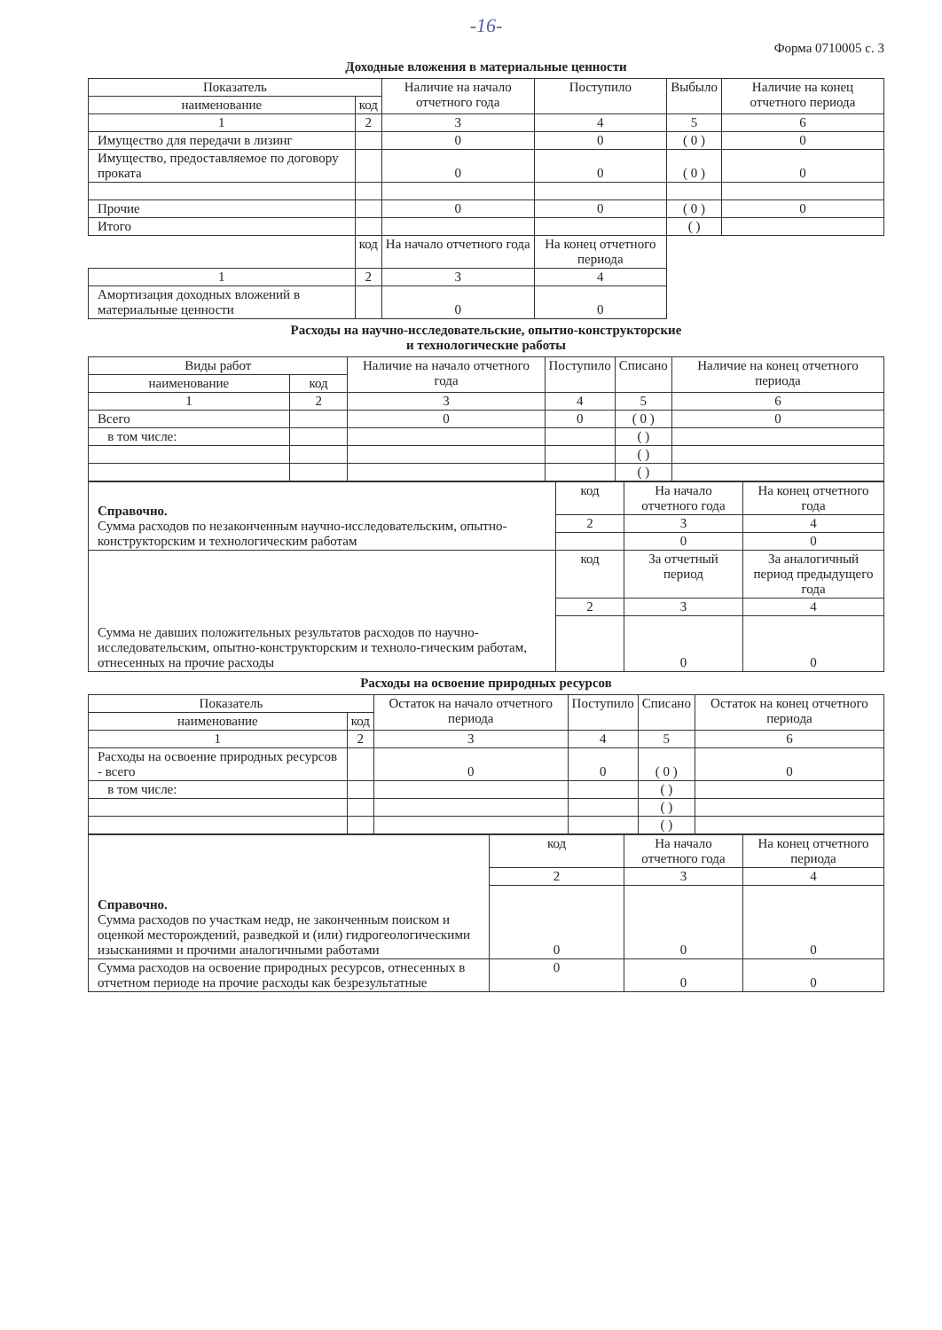-16-
Форма 0710005 с. 3
Доходные вложения в материальные ценности
| Показатель | | Наличие на начало отчетного года | Поступило | Выбыло | Наличие на конец отчетного периода |
| --- | --- | --- | --- | --- | --- |
| наименование | код | | | | |
| 1 | 2 | 3 | 4 | 5 | 6 |
| Имущество для передачи в лизинг | | 0 | 0 | ( 0 ) | 0 |
| Имущество, предоставляемое по договору проката | | 0 | 0 | ( 0 ) | 0 |
| Прочие | | 0 | 0 | ( 0 ) | 0 |
| Итого | | | | ( ) | |
| | код | На начало отчетного года | На конец отчетного периода | | |
| 1 | 2 | 3 | 4 | | |
| Амортизация доходных вложений в материальные ценности | | 0 | 0 | | |
Расходы на научно-исследовательские, опытно-конструкторские
и технологические работы
| Виды работ | | Наличие на начало отчетного года | Поступило | Списано | Наличие на конец отчетного периода |
| --- | --- | --- | --- | --- | --- |
| наименование | код | | | | |
| 1 | 2 | 3 | 4 | 5 | 6 |
| Всего | | 0 | 0 | ( 0 ) | 0 |
| в том числе: | | | | ( ) | |
| | | | | ( ) | |
| | | | | ( ) | |
| Справочно. Сумма расходов по незаконченным научно-исследовательским, опытно-конструкторским и технологическим работам | код | На начало отчетного года | На конец отчетного года |
| | 2 | 3 | 4 |
| | | 0 | 0 |
| Сумма не давших положительных результатов расходов по научно-исследовательским, опытно-конструкторским и техноло-гическим работам, отнесенных на прочие расходы | код | За отчетный период | За аналогичный период предыдущего года |
| | 2 | 3 | 4 |
| | | 0 | 0 |
Расходы на освоение природных ресурсов
| Показатель | | Остаток на начало отчетного периода | Поступило | Списано | Остаток на конец отчетного периода |
| --- | --- | --- | --- | --- | --- |
| наименование | код | | | | |
| 1 | 2 | 3 | 4 | 5 | 6 |
| Расходы на освоение природных ресурсов - всего | | 0 | 0 | ( 0 ) | 0 |
| в том числе: | | | | ( ) | |
| | | | | ( ) | |
| | | | | ( ) | |
| Справочно. Сумма расходов по участкам недр, не законченным поиском и оценкой месторождений, разведкой и (или) гидрогеологическими изысканиями и прочими аналогичными работами | код | На начало отчетного года | На конец отчетного периода |
| | 2 | 3 | 4 |
| | 0 | 0 | 0 |
| Сумма расходов на освоение природных ресурсов, отнесенных в отчетном периоде на прочие расходы как безрезультатные | 0 | 0 | 0 |